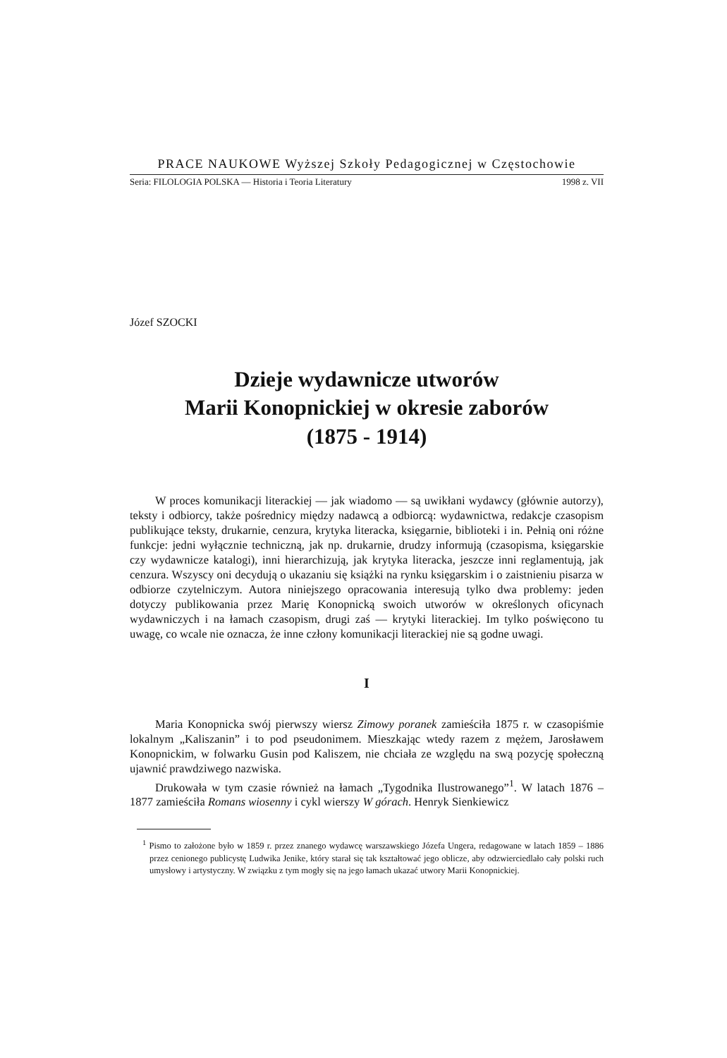PRACE NAUKOWE Wyższej Szkoły Pedagogicznej w Częstochowie
Seria: FILOLOGIA POLSKA — Historia i Teoria Literatury 1998 z. VII
Józef SZOCKI
Dzieje wydawnicze utworów
Marii Konopnickiej w okresie zaborów
(1875 - 1914)
W proces komunikacji literackiej — jak wiadomo — są uwikłani wydawcy (głównie autorzy), teksty i odbiorcy, także pośrednicy między nadawcą a odbiorcą: wydawnictwa, redakcje czasopism publikujące teksty, drukarnie, cenzura, krytyka literacka, księgarnie, biblioteki i in. Pełnią oni różne funkcje: jedni wyłącznie techniczną, jak np. drukarnie, drudzy informują (czasopisma, księgarskie czy wydawnicze katalogi), inni hierarchizują, jak krytyka literacka, jeszcze inni reglamentują, jak cenzura. Wszyscy oni decydują o ukazaniu się książki na rynku księgarskim i o zaistnieniu pisarza w odbiorze czytelniczym. Autora niniejszego opracowania interesują tylko dwa problemy: jeden dotyczy publikowania przez Marię Konopnicką swoich utworów w określonych oficynach wydawniczych i na łamach czasopism, drugi zaś — krytyki literackiej. Im tylko poświęcono tu uwagę, co wcale nie oznacza, że inne człony komunikacji literackiej nie są godne uwagi.
I
Maria Konopnicka swój pierwszy wiersz Zimowy poranek zamieściła 1875 r. w czasopiśmie lokalnym „Kaliszanin” i to pod pseudonimem. Mieszkając wtedy razem z mężem, Jarosławem Konopnickim, w folwarku Gusin pod Kaliszem, nie chciała ze względu na swą pozycję społeczną ujawnić prawdziwego nazwiska.
Drukowała w tym czasie również na łamach „Tygodnika Ilustrowanego”<sup>1</sup>. W latach 1876 – 1877 zamieściła Romans wiosenny i cykl wierszy W górach. Henryk Sienkiewicz
<sup>1</sup> Pismo to założone było w 1859 r. przez znanego wydawcę warszawskiego Józefa Ungera, redagowane w latach 1859 – 1886 przez cenionego publicystę Ludwika Jenike, który starał się tak kształtować jego oblicze, aby odzwierciedlało cały polski ruch umysłowy i artystyczny. W związku z tym mogły się na jego łamach ukazać utwory Marii Konopnickiej.